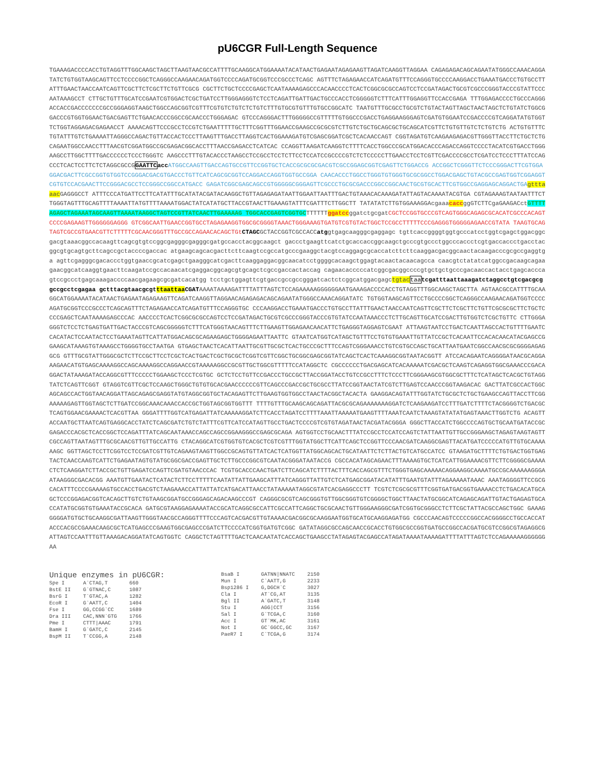pU6CGR Full-Length Sequence
TGAAAGACCCCACCTGTAGGTTTGGCAAGCTAGCTTAAGTAACGCCATTTTGCAAGGCATGGAAAATACATAACTGAGAATAGAGAAGTTAGATCAAGGTTAGGAA CAGAGAGACAGCAGAATATGGGCCAAACAGGATATCTGTGGTAAGCAGTTCCTCCCCGGCTCAGGGCCAAGAACAGATGGTCCCCAGATGCGGTCCCGCCCTCAGC AGTTTCTAGAGAACCATCAGATGTTTCCAGGGTGCCCCAAGGACCTGAAATGACCCTGTGCCTTATTTGAACTAACCAATCAGTTCGCTTCTCGCTTCTGTTCGCG CGCTTCTGCTCCCCGAGCTCAATAAAAGAGCCCACAACCCCTCACTCGGCGCGCCAGTCCTCCGATAGACTGCGTCGCCCGGGTACCCGTATTCCCAATAAAGCCT CTTGCTGTTTGCATCCGAATCGTGGACTCGCTGATCCTTGGGAGGGTCTCCTCAGATTGATTGACTGCCCACCTCGGGGGTCTTTCATTTGGAGGTTCCACCGAGA TTTGGAGACCCCTGCCCAGGGACCACCGACCCCCCCGCCGGGAGGTAAGCTGGCCAGCGGTCGTTTCGTGTCTGTCTCTGTCTTTGTGCGTGTTTGTGCCGGCATC TAATGTTTGCGCCTGCGTCTGTACTAGTTAGCTAACTAGCTCTGTATCTGGCGGACCCGTGGTGGAACTGACGAGTTCTGAACACCCGGCCGCAACCCTGGGAGAC GTCCCAGGGACTTTGGGGGCCGTTTTTGTGGCCCGACCTGAGGAAGGGAGTCGATGTGGAATCCGACCCCGTCAGGATATGTGGTTCTGGTAGGAGACGAGAACCT AAAACAGTTCCCGCCTCCGTCTGAATTTTTGCTTTCGGTTTGGAACCGAAGCCGCGCGTCTTGTCTGCTGCAGCGCTGCAGCATCGTTCTGTGTTGTCTCTGTCTG ACTGTGTTTCTGTATTTGTCTGAAAATTAGGGCCAGACTGTTACCACTCCCTTAAGTTTGACCTTAGGTCACTGGAAAGATGTCGAGCGGATCGCTCACAACCAGT CGGTAGATGTCAAGAAGAGACGTTGGGTTACCTTCTGCTCTGCAGAATGGCCAACCTTTAACGTCGGATGGCCGCGAGACGGCACCTTTAACCGAGACCTCATCAC CCAGGTTAAGATCAAGGTCTTTTCACCTGGCCCGCATGGACACCCAGACCAGGTCCCCTACATCGTGACCTGGGAAGCCTTGGCTTTTGACCCCCCTCCCTGGGTC AAGCCCTTTGTACACCCTAAGCCTCCGCCTCCTCTTCCTCCATCCGCCCCGTCTCTCCCCCTTGAACCTCCTCGTTCGACCCCGCCTCGATCCTCCCTTTATCCAG CCCTCACTCCTTCTCTAGGCGCCGGAATTC acc ATGGCCAAGTTGACCAGTGCCGTTCCGGTGCTCACCGCGCGCGACGTCGCCGGAGCGGTCGAGTTCTGGACCG ACCGGCTCGGGTTCTCCCGGGACTTCGTGGAGGACGACTTCGCCGGTGTGGTCCGGGACGACGTGACCCTGTTCATCAGCGCGGTCCAGGACCAGGTGGTGCCGGA CAACACCCTGGCCTGGGTGTGGGTGCGCGGCCTGGACGAGCTGTACGCCGAGTGGTCGGAGGTCGTGTCCACGAACTTCCGGGACGCCTCCGGGCCGGCCATGACC GAGATCGGCGAGCAGCCGTGGGGGCGGGAGTTCGCCCTGCGCGACCCGGCCGGCAACTGCGTGCACTTCGTGGCCGAGGAGCAGGACTGA gtttaaac GAGGGCCT ATTTCCCATGATTCCTTCATATTTGCATATACGATACAAGGCTGTTAGAGAGATAATTGGAATTAATTTGACTGTAAACACAAAGATATTAGTACAAAATACGTGA CGTAGAAAGTAATAATTTCTTGGGTAGTTTGCAGTTTTAAAATTATGTTTTAAAATGGACTATCATATGCTTACCGTAACTTGAAAGTATTTCGATTTCTTGGCTT TATATATCTTGTGGAAAGGAcgaaacaccggGTCTTCgaGAAGACctGTTTTAGAGCTAGAAATAGCAAGTTAAAATAAGGCTAGTCCGTTATCAACTTGAAAAAG TGGCACCGAGTCGGTGCTTTTTTggatccggatctgcgatCGCTCCGGTGCCCGTCAGTGGGCAGAGCGCACATCGCCCACAGTCCCCGAGAAGTTGGGGGGAGGG GTCGGCAATTGAACCGGTGCCTAGAGAAGGTGGCGCGGGGTAAACTGGGAAAGTGATGTCGTGTACTGGCTCCGCCTTTTTCCCGAGGGTGGGGGAGAACCGTATA TAAGTGCAGTAGTCGCCGTGAACGTTCTTTTTCGCAACGGGTTTGCCGCCAGAACACAGCTGt CTAGCGCTACCGGTCGCCACCatggtgagcaagggcgaggagc tgttcaccggggtggtgcccatcctggtcgagctggacggcgacgtaaacggccacaagttcagcgtgtccggcgagggcgagggcgatgccacctacggcaagct gaccctgaagttcatctgcaccaccggcaagctgcccgtgccctggcccaccctcgtgaccaccctgacctacggcgtgcagtgcttcagccgctaccccgaccac atgaagcagcacgacttcttcaagtccgccatgcccgaaggctacgtccaggagcgcaccatcttcttcaaggacgacggcaactacaagacccgcgccgaggtga agttcgagggcgacaccctggtgaaccgcatcgagctgaagggcatcgacttcaaggaggacggcaacatcctggggcacaagctggagtacaactacaacagcca caacgtctatatcatggccgacaagcagaagaacggcatcaaggtgaacttcaagatccgccacaacatcgaggacggcagcgtgcagctcgccgaccactaccag cagaacacccccatcggcgacggccccgtgctgctgcccgacaaccactacctgagcacccagtccgccctgagcaaagaccccaacgagaagcgcgatcacatgg tcctgctggagttcgtgaccgccgccgggatcactctcggcatggacgagctgtac taa tcgatttaattaaagatctaggcctgtcgacgcggccgcctcgagaa gctttacgtaacgcgtttaattaa CGATAAAATAAAAGATTTTATTTAGTCTCCAGAAAAAGGGGGGAATGAAAGACCCCACCTGTAGGTTTGGCAAGCTAGCTTA AGTAACGCCATTTTGCAAGGCATGGAAAATACATAACTGAGAATAGAGAAGTTCAGATCAAGGTTAGGAACAGAGAGACAGCAGAATATGGGCCAAACAGGATATC TGTGGTAAGCAGTTCCTGCCCCGGCTCAGGGCCAAGAACAGATGGTCCCCAGATGCGGTCCCGCCCTCAGCAGTTTCTAGAGAACCATCAGATGTTTCCAGGGTGC CCCAAGGACCTGAAATGACCCTGTGCCTTATTTGAACTAACCAATCAGTTCGCTTCTCGCTTCTGTTCGCGCGCTTCTGCTCCCCGAGCTCAATAAAAGAGCCCAC AACCCCTCACTCGGCGCGCCAGTCCTCCGATAGACTGCGTCGCCCGGGTACCCGTGTATCCAATAAACCCTCTTGCAGTTGCATCCGACTTGTGGTCTCGCTGTTC CTTGGGAGGGTCTCCTCTGAGTGATTGACTACCCGTCAGCGGGGGTCTTTCATGGGTAACAGTTTCTTGAAGTTGGAGAACAACATTCTGAGGGTAGGAGTCGAAT ATTAAGTAATCCTGACTCAATTAGCCACTGTTTTGAATCCACATACTCCAATACTCCTGAAATAGTTCATTATGGACAGCGCAGAAGAGCTGGGGAGAATTAATTC GTAATCATGGTCATAGCTGTTTCCTGTGTGAAATTGTTATCCGCTCACAATTCCACACAACATACGAGCCGGAAGCATAAAGTGTAAAGCCTGGGGTGCCTAATGA GTGAGCTAACTCACATTAATTGCGTTGCGCTCACTGCCCGCTTTCCAGTCGGGAAACCTGTCGTGCCAGCTGCATTAATGAATCGGCCAACGCGCGGGGAGAGGCG GTTTGCGTATTGGGCGCTCTTCCGCTTCCTCGCTCACTGACTCGCTGCGCTCGGTCGTTCGGCTGCGGCGAGCGGTATCAGCTCACTCAAAGGCGGTAATACGGTT ATCCACAGAATCAGGGGATAACGCAGGAAAGAACATGTGAGCAAAAGGCCAGCAAAAGGCCAGGAACCGTAAAAAGGCCGCGTTGCTGGCGTTTTTCCATAGGCTC CGCCCCCCTGACGAGCATCACAAAAATCGACGCTCAAGTCAGAGGTGGCGAAACCCGACAGGACTATAAAGATACCAGGCGTTTCCCCCTGGAAGCTCCCTCGTGC GCTCTCCTGTTCCGACCCTGCCGCTTACCGGATACCTGTCCGCCTTTCTCCCTTCGGGAAGCGTGGCGCTTTCTCATAGCTCACGCTGTAGGTATCTCAGTTCGGT GTAGGTCGTTCGCTCCAAGCTGGGCTGTGTGCACGAACCCCCCGTTCAGCCCGACCGCTGCGCCTTATCCGGTAACTATCGTCTTGAGTCCAACCCGGTAAGACAC GACTTATCGCCACTGGCAGCAGCCACTGGTAACAGGATTAGCAGAGCGAGGTATGTAGGCGGTGCTACAGAGTTCTTGAAGTGGTGGCCTAACTACGGCTACACTA GAAGGACAGTATTTGGTATCTGCGCTCTGCTGAAGCCAGTTACCTTCGGAAAAAGAGTTGGTAGCTCTTGATCCGGCAAACAAACCACCGCTGGTAGCGGTGGTTT TTTTGTTTGCAAGCAGCAGATTACGCGCAGAAAAAAAGGATCTCAAGAAGATCCTTTGATCTTTTCTACGGGGTCTGACGCTCAGTGGAACGAAAACTCACGTTAA GGGATTTTGGTCATGAGATTATCAAAAAGGATCTTCACCTAGATCCTTTTAAATTAAAAATGAAGTTTTAAATCAATCTAAAGTATATATGAGTAAACTTGGTCTG ACAGTTACCAATGCTTAATCAGTGAGGCACCTATCTCAGCGATCTGTCTATTTCGTTCATCCATAGTTGCCTGACTCCCCGTCGTGTAGATAACTACGATACGGGA GGGCTTACCATCTGGCCCCAGTGCTGCAATGATACCGCGAGACCCACGCTCACCGGCTCCAGATTTATCAGCAATAAACCAGCCAGCCGGAAGGGCCGAGCGCAGA AGTGGTCCTGCAACTTTATCCGCCTCCATCCAGTCTATTAATTGTTGCCGGGAAGCTAGAGTAAGTAGTTCGCCAGTTAATAGTTTGCGCAACGTTGTTGCCATTG CTACAGGCATCGTGGTGTCACGCTCGTCGTTTGGTATGGCTTCATTCAGCTCCGGTTCCCAACGATCAAGGCGAGTTACATGATCCCCCATGTTGTGCAAAAAAGC GGTTAGCTCCTTCGGTCCTCCGATCGTTGTCAGAAGTAAGTTGGCCGCAGTGTTATCACTCATGGTTATGGCAGCACTGCATAATTCTCTTACTGTCATGCCATCC GTAAGATGCTTTTCTGTGACTGGTGAGTACTCAACCAAGTCATTCTGAGAATAGTGTATGCGGCGACCGAGTTGCTCTTGCCCGGCGTCAATACGGGATAATACCG CGCCACATAGCAGAACTTTAAAAGTGCTCATCATTGGAAAACGTTCTTCGGGGCGAAAACTCTCAAGGATCTTACCGCTGTTGAGATCCAGTTCGATGTAACCCAC TCGTGCACCCAACTGATCTTCAGCATCTTTTACTTTCACCAGCGTTTCTGGGTGAGCAAAAACAGGAAGGCAAAATGCCGCAAAAAAGGGAATAAGGGCGACACGG AAATGTTGAATACTCATACTCTTCCTTTTTCAATATTATTGAAGCATTTATCAGGGTTATTGTCTCATGAGCGGATACATATTTGAATGTATTTAGAAAAATAAAC AAATAGGGGTTCCGCGCACATTTCCCCGAAAAGTGCCACCTGACGTCTAAGAAACCATTATTATCATGACATTAACCTATAAAAATAGGCGTATCACGAGGCCCTT TCGTCTCGCGCGTTTCGGTGATGACGGTGAAAACCTCTGACACATGCAGCTCCCGGAGACGGTCACAGCTTGTCTGTAAGCGGATGCCGGGAGCAGACAAGCCCGT CAGGGCGCGTCAGCGGGTGTTGGCGGGTGTCGGGGCTGGCTTAACTATGCGGCATCAGAGCAGATTGTACTGAGAGTGCACCATATGCGGTGTGAAATACCGCACA GATGCGTAAGGAGAAAATACCGCATCAGGCGCCATTCGCCATTCAGGCTGCGCAACTGTTGGGAAGGGCGATCGGTGCGGGCCTCTTCGCTATTACGCCAGCTGGC GAAAGGGGGATGTGCTGCAAGGCGATTAAGTTGGGTAACGCCAGGGTTTTCCCAGTCACGACGTTGTAAAACGACGGCGCAAGGAATGGTGCATGCAAGGAGATGG CGCCCAACAGTCCCCCGGCCACGGGGCCTGCCACCATACCCACGCCGAAACAAGCGCTCATGAGCCCGAAGTGGCGAGCCCGATCTTCCCCATCGGTGATGTCGGC GATATAGGCGCCAGCAACCGCACCTGTGGCGCCGGTGATGCCGGCCACGATGCGTCCGGCGTAGAGGCGATTAGTCCAATTTGTTAAAGACAGGATATCAGTGGTC CAGGCTCTAGTTTTGACTCAACAATATCACCAGCTGAAGCCTATAGAGTACGAGCCATAGATAAAATAAAAGATTTTATTTAGTCTCCAGAAAAAGGGGGGAA
Unique enzymes in pU6CGR:
| Spe I | A`CTAG,T | 660 |
| BstE II | G`GTNAC,C | 1087 |
| BsrG I | T`GTAC,A | 1282 |
| EcoR I | G`AATT,C | 1404 |
| Fse I | GG,CCGG`CC | 1689 |
| Dra III | CAC,NNN`GTG | 1766 |
| Pme I | CTTT/AAAC | 1791 |
| BamH I | G`GATC,C | 2145 |
| BspM II | T`CCGG,A | 2148 |
| BsaB I | GATNN/NNATC | 2150 |
| Mun I | C`AATT,G | 2233 |
| Bsp1286 I | G,DGCH`C | 3027 |
| Cla I | AT`CG,AT | 3135 |
| Bgl II | A`GATC,T | 3148 |
| Stu I | AGG/CCT | 3156 |
| Sal I | G`TCGA,C | 3160 |
| Acc I | GT`MK,AC | 3161 |
| Not I | GC`GGCC,GC | 3167 |
| PaeR7 I | C`TCGA,G | 3174 |